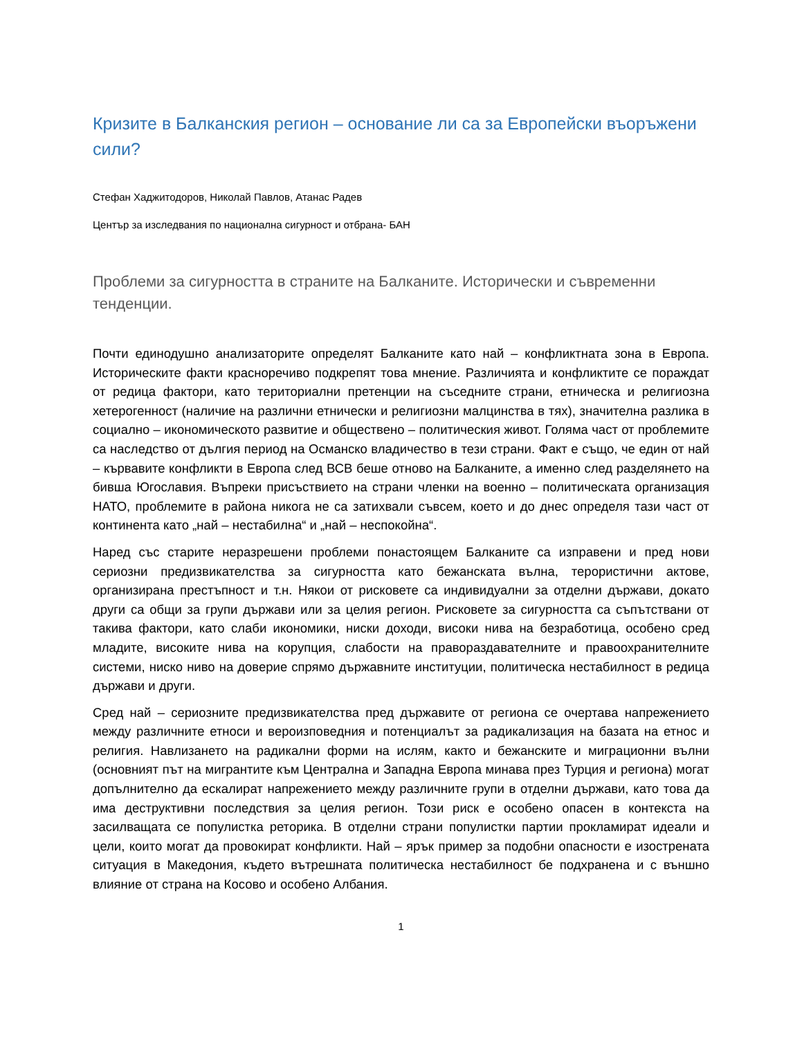Кризите в Балканския регион – основание ли са за Европейски въоръжени сили?
Стефан Хаджитодоров, Николай Павлов, Атанас Радев
Център за изследвания по национална сигурност и отбрана- БАН
Проблеми за сигурността в страните на Балканите. Исторически и съвременни тенденции.
Почти единодушно анализаторите определят Балканите като най – конфликтната зона в Европа. Историческите факти красноречиво подкрепят това мнение. Различията и конфликтите се пораждат от редица фактори, като териториални претенции на съседните страни, етническа и религиозна хетерогенност (наличие на различни етнически и религиозни малцинства в тях), значителна разлика в социално – икономическото развитие и обществено – политическия живот. Голяма част от проблемите са наследство от дългия период на Османско владичество в тези страни. Факт е също, че един от най – кървавите конфликти в Европа след ВСВ беше отново на Балканите, а именно след разделянето на бивша Югославия. Въпреки присъствието на страни членки на военно – политическата организация НАТО, проблемите в района никога не са затихвали съвсем, което и до днес определя тази част от континента като „най – нестабилна“ и „най – неспокойна“.
Наред със старите неразрешени проблеми понастоящем Балканите са изправени и пред нови сериозни предизвикателства за сигурността като бежанската вълна, терористични актове, организирана престъпност и т.н. Някои от рисковете са индивидуални за отделни държави, докато други са общи за групи държави или за целия регион. Рисковете за сигурността са съпътствани от такива фактори, като слаби икономики, ниски доходи, високи нива на безработица, особено сред младите, високите нива на корупция, слабости на правораздавателните и правоохранителните системи, ниско ниво на доверие спрямо държавните институции, политическа нестабилност в редица държави и други.
Сред най – сериозните предизвикателства пред държавите от региона се очертава напрежението между различните етноси и вероизповедния и потенциалът за радикализация на базата на етнос и религия. Навлизането на радикални форми на ислям, както и бежанските и миграционни вълни (основният път на мигрантите към Централна и Западна Европа минава през Турция и региона) могат допълнително да ескалират напрежението между различните групи в отделни държави, като това да има деструктивни последствия за целия регион. Този риск е особено опасен в контекста на засилващата се популистка реторика. В отделни страни популистки партии прокламират идеали и цели, които могат да провокират конфликти. Най – ярък пример за подобни опасности е изострената ситуация в Македония, където вътрешната политическа нестабилност бе подхранена и с външно влияние от страна на Косово и особено Албания.
1